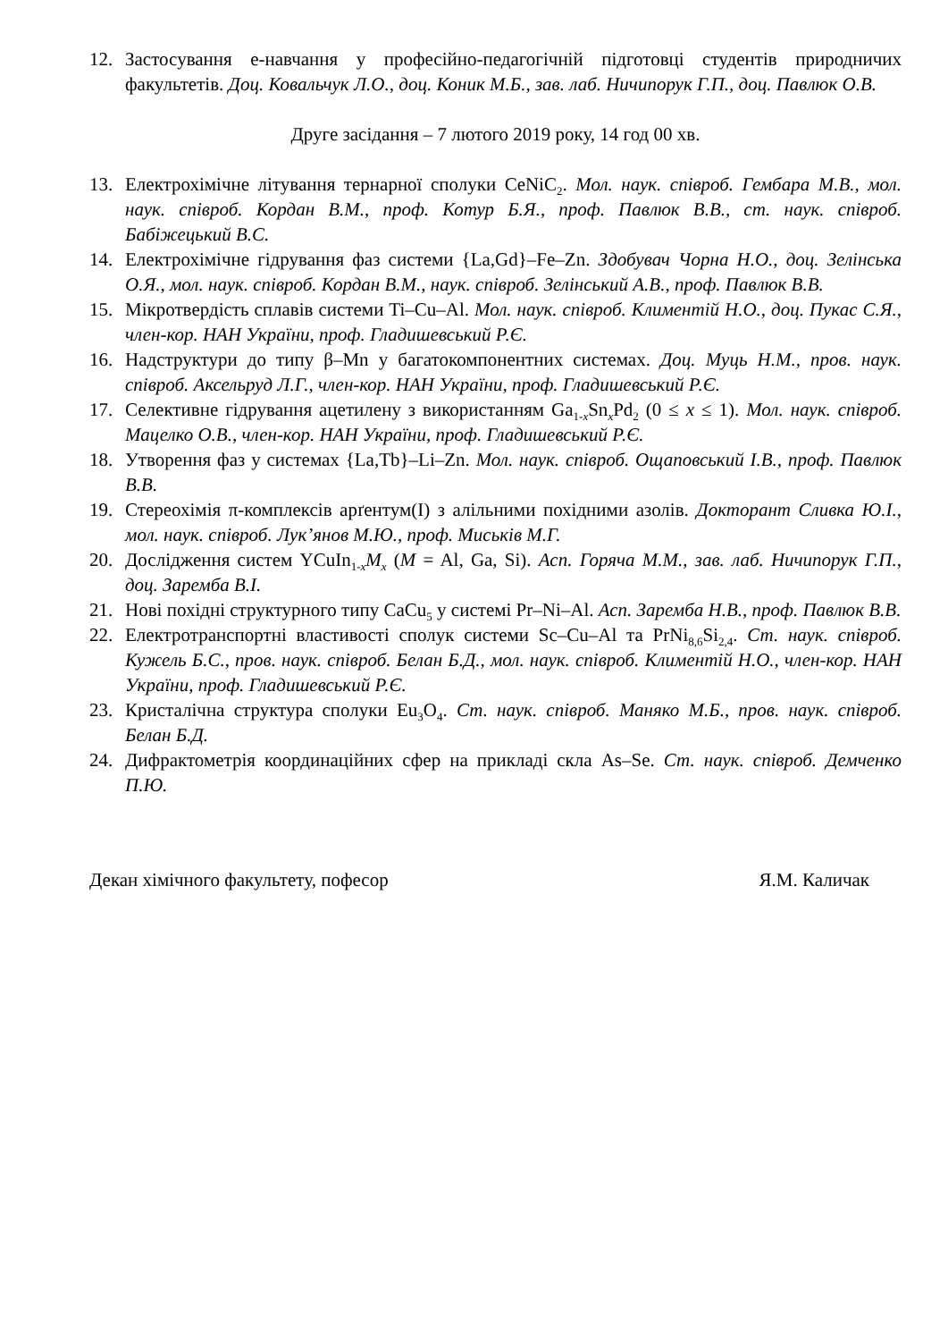12. Застосування е-навчання у професійно-педагогічній підготовці студентів природничих факультетів. Доц. Ковальчук Л.О., доц. Коник М.Б., зав. лаб. Ничипорук Г.П., доц. Павлюк О.В.
Друге засідання – 7 лютого 2019 року, 14 год 00 хв.
13. Електрохімічне літування тернарної сполуки CeNiC<sub>2</sub>. Мол. наук. співроб. Гембара М.В., мол. наук. співроб. Кордан В.М., проф. Котур Б.Я., проф. Павлюк В.В., ст. наук. співроб. Бабіжецький В.С.
14. Електрохімічне гідрування фаз системи {La,Gd}–Fe–Zn. Здобувач Чорна Н.О., доц. Зелінська О.Я., мол. наук. співроб. Кордан В.М., наук. співроб. Зелінський А.В., проф. Павлюк В.В.
15. Мікротвердість сплавів системи Ti–Cu–Al. Мол. наук. співроб. Климентій Н.О., доц. Пукас С.Я., член-кор. НАН України, проф. Гладишевський Р.Є.
16. Надструктури до типу β–Mn у багатокомпонентних системах. Доц. Муць Н.М., пров. наук. співроб. Аксельруд Л.Г., член-кор. НАН України, проф. Гладишевський Р.Є.
17. Селективне гідрування ацетилену з використанням Ga<sub>1-x</sub>Sn<sub>x</sub>Pd<sub>2</sub> (0 ≤ x ≤ 1). Мол. наук. співроб. Мацелко О.В., член-кор. НАН України, проф. Гладишевський Р.Є.
18. Утворення фаз у системах {La,Tb}–Li–Zn. Мол. наук. співроб. Ощаповський І.В., проф. Павлюк В.В.
19. Стереохімія π-комплексів арґентум(I) з алільними похідними азолів. Докторант Сливка Ю.І., мол. наук. співроб. Лук’янов М.Ю., проф. Миськів М.Г.
20. Дослідження систем YCuIn<sub>1-x</sub>M<sub>x</sub> (M = Al, Ga, Si). Асп. Горяча М.М., зав. лаб. Ничипорук Г.П., доц. Заремба В.І.
21. Нові похідні структурного типу CaCu<sub>5</sub> у системі Pr–Ni–Al. Асп. Заремба Н.В., проф. Павлюк В.В.
22. Електротранспортні властивості сполук системи Sc–Cu–Al та PrNi<sub>8,6</sub>Si<sub>2,4</sub>. Ст. наук. співроб. Кужель Б.С., пров. наук. співроб. Белан Б.Д., мол. наук. співроб. Климентій Н.О., член-кор. НАН України, проф. Гладишевський Р.Є.
23. Кристалічна структура сполуки Eu<sub>3</sub>O<sub>4</sub>. Ст. наук. співроб. Маняко М.Б., пров. наук. співроб. Белан Б.Д.
24. Дифрактометрія координаційних сфер на прикладі скла As–Se. Ст. наук. співроб. Демченко П.Ю.
Декан хімічного факультету, пофесор Я.М. Каличак